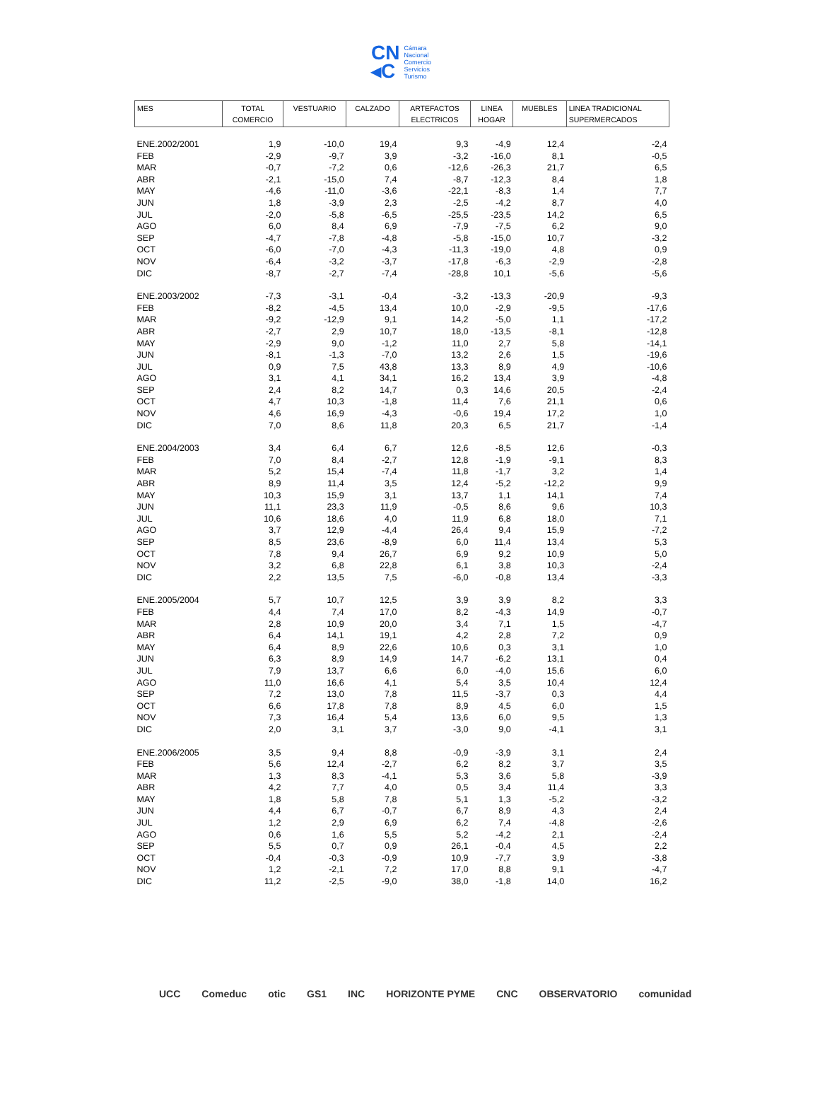CN
◂C
Cámara
Nacional
Comercio
Servicios
Turismo
| MES | TOTAL COMERCIO | VESTUARIO | CALZADO | ARTEFACTOS ELECTRICOS | LINEA HOGAR | MUEBLES | LINEA TRADICIONAL SUPERMERCADOS |
| --- | --- | --- | --- | --- | --- | --- | --- |
| ENE.2002/2001 | 1,9 | -10,0 | 19,4 | 9,3 | -4,9 | 12,4 | -2,4 |
| FEB | -2,9 | -9,7 | 3,9 | -3,2 | -16,0 | 8,1 | -0,5 |
| MAR | -0,7 | -7,2 | 0,6 | -12,6 | -26,3 | 21,7 | 6,5 |
| ABR | -2,1 | -15,0 | 7,4 | -8,7 | -12,3 | 8,4 | 1,8 |
| MAY | -4,6 | -11,0 | -3,6 | -22,1 | -8,3 | 1,4 | 7,7 |
| JUN | 1,8 | -3,9 | 2,3 | -2,5 | -4,2 | 8,7 | 4,0 |
| JUL | -2,0 | -5,8 | -6,5 | -25,5 | -23,5 | 14,2 | 6,5 |
| AGO | 6,0 | 8,4 | 6,9 | -7,9 | -7,5 | 6,2 | 9,0 |
| SEP | -4,7 | -7,8 | -4,8 | -5,8 | -15,0 | 10,7 | -3,2 |
| OCT | -6,0 | -7,0 | -4,3 | -11,3 | -19,0 | 4,8 | 0,9 |
| NOV | -6,4 | -3,2 | -3,7 | -17,8 | -6,3 | -2,9 | -2,8 |
| DIC | -8,7 | -2,7 | -7,4 | -28,8 | 10,1 | -5,6 | -5,6 |
| ENE.2003/2002 | -7,3 | -3,1 | -0,4 | -3,2 | -13,3 | -20,9 | -9,3 |
| FEB | -8,2 | -4,5 | 13,4 | 10,0 | -2,9 | -9,5 | -17,6 |
| MAR | -9,2 | -12,9 | 9,1 | 14,2 | -5,0 | 1,1 | -17,2 |
| ABR | -2,7 | 2,9 | 10,7 | 18,0 | -13,5 | -8,1 | -12,8 |
| MAY | -2,9 | 9,0 | -1,2 | 11,0 | 2,7 | 5,8 | -14,1 |
| JUN | -8,1 | -1,3 | -7,0 | 13,2 | 2,6 | 1,5 | -19,6 |
| JUL | 0,9 | 7,5 | 43,8 | 13,3 | 8,9 | 4,9 | -10,6 |
| AGO | 3,1 | 4,1 | 34,1 | 16,2 | 13,4 | 3,9 | -4,8 |
| SEP | 2,4 | 8,2 | 14,7 | 0,3 | 14,6 | 20,5 | -2,4 |
| OCT | 4,7 | 10,3 | -1,8 | 11,4 | 7,6 | 21,1 | 0,6 |
| NOV | 4,6 | 16,9 | -4,3 | -0,6 | 19,4 | 17,2 | 1,0 |
| DIC | 7,0 | 8,6 | 11,8 | 20,3 | 6,5 | 21,7 | -1,4 |
| ENE.2004/2003 | 3,4 | 6,4 | 6,7 | 12,6 | -8,5 | 12,6 | -0,3 |
| FEB | 7,0 | 8,4 | -2,7 | 12,8 | -1,9 | -9,1 | 8,3 |
| MAR | 5,2 | 15,4 | -7,4 | 11,8 | -1,7 | 3,2 | 1,4 |
| ABR | 8,9 | 11,4 | 3,5 | 12,4 | -5,2 | -12,2 | 9,9 |
| MAY | 10,3 | 15,9 | 3,1 | 13,7 | 1,1 | 14,1 | 7,4 |
| JUN | 11,1 | 23,3 | 11,9 | -0,5 | 8,6 | 9,6 | 10,3 |
| JUL | 10,6 | 18,6 | 4,0 | 11,9 | 6,8 | 18,0 | 7,1 |
| AGO | 3,7 | 12,9 | -4,4 | 26,4 | 9,4 | 15,9 | -7,2 |
| SEP | 8,5 | 23,6 | -8,9 | 6,0 | 11,4 | 13,4 | 5,3 |
| OCT | 7,8 | 9,4 | 26,7 | 6,9 | 9,2 | 10,9 | 5,0 |
| NOV | 3,2 | 6,8 | 22,8 | 6,1 | 3,8 | 10,3 | -2,4 |
| DIC | 2,2 | 13,5 | 7,5 | -6,0 | -0,8 | 13,4 | -3,3 |
| ENE.2005/2004 | 5,7 | 10,7 | 12,5 | 3,9 | 3,9 | 8,2 | 3,3 |
| FEB | 4,4 | 7,4 | 17,0 | 8,2 | -4,3 | 14,9 | -0,7 |
| MAR | 2,8 | 10,9 | 20,0 | 3,4 | 7,1 | 1,5 | -4,7 |
| ABR | 6,4 | 14,1 | 19,1 | 4,2 | 2,8 | 7,2 | 0,9 |
| MAY | 6,4 | 8,9 | 22,6 | 10,6 | 0,3 | 3,1 | 1,0 |
| JUN | 6,3 | 8,9 | 14,9 | 14,7 | -6,2 | 13,1 | 0,4 |
| JUL | 7,9 | 13,7 | 6,6 | 6,0 | -4,0 | 15,6 | 6,0 |
| AGO | 11,0 | 16,6 | 4,1 | 5,4 | 3,5 | 10,4 | 12,4 |
| SEP | 7,2 | 13,0 | 7,8 | 11,5 | -3,7 | 0,3 | 4,4 |
| OCT | 6,6 | 17,8 | 7,8 | 8,9 | 4,5 | 6,0 | 1,5 |
| NOV | 7,3 | 16,4 | 5,4 | 13,6 | 6,0 | 9,5 | 1,3 |
| DIC | 2,0 | 3,1 | 3,7 | -3,0 | 9,0 | -4,1 | 3,1 |
| ENE.2006/2005 | 3,5 | 9,4 | 8,8 | -0,9 | -3,9 | 3,1 | 2,4 |
| FEB | 5,6 | 12,4 | -2,7 | 6,2 | 8,2 | 3,7 | 3,5 |
| MAR | 1,3 | 8,3 | -4,1 | 5,3 | 3,6 | 5,8 | -3,9 |
| ABR | 4,2 | 7,7 | 4,0 | 0,5 | 3,4 | 11,4 | 3,3 |
| MAY | 1,8 | 5,8 | 7,8 | 5,1 | 1,3 | -5,2 | -3,2 |
| JUN | 4,4 | 6,7 | -0,7 | 6,7 | 8,9 | 4,3 | 2,4 |
| JUL | 1,2 | 2,9 | 6,9 | 6,2 | 7,4 | -4,8 | -2,6 |
| AGO | 0,6 | 1,6 | 5,5 | 5,2 | -4,2 | 2,1 | -2,4 |
| SEP | 5,5 | 0,7 | 0,9 | 26,1 | -0,4 | 4,5 | 2,2 |
| OCT | -0,4 | -0,3 | -0,9 | 10,9 | -7,7 | 3,9 | -3,8 |
| NOV | 1,2 | -2,1 | 7,2 | 17,0 | 8,8 | 9,1 | -4,7 |
| DIC | 11,2 | -2,5 | -9,0 | 38,0 | -1,8 | 14,0 | 16,2 |
UCC Comeduc otic GS1 INC HORIZONTE PYME CNC OBSERVATORIO comunidad